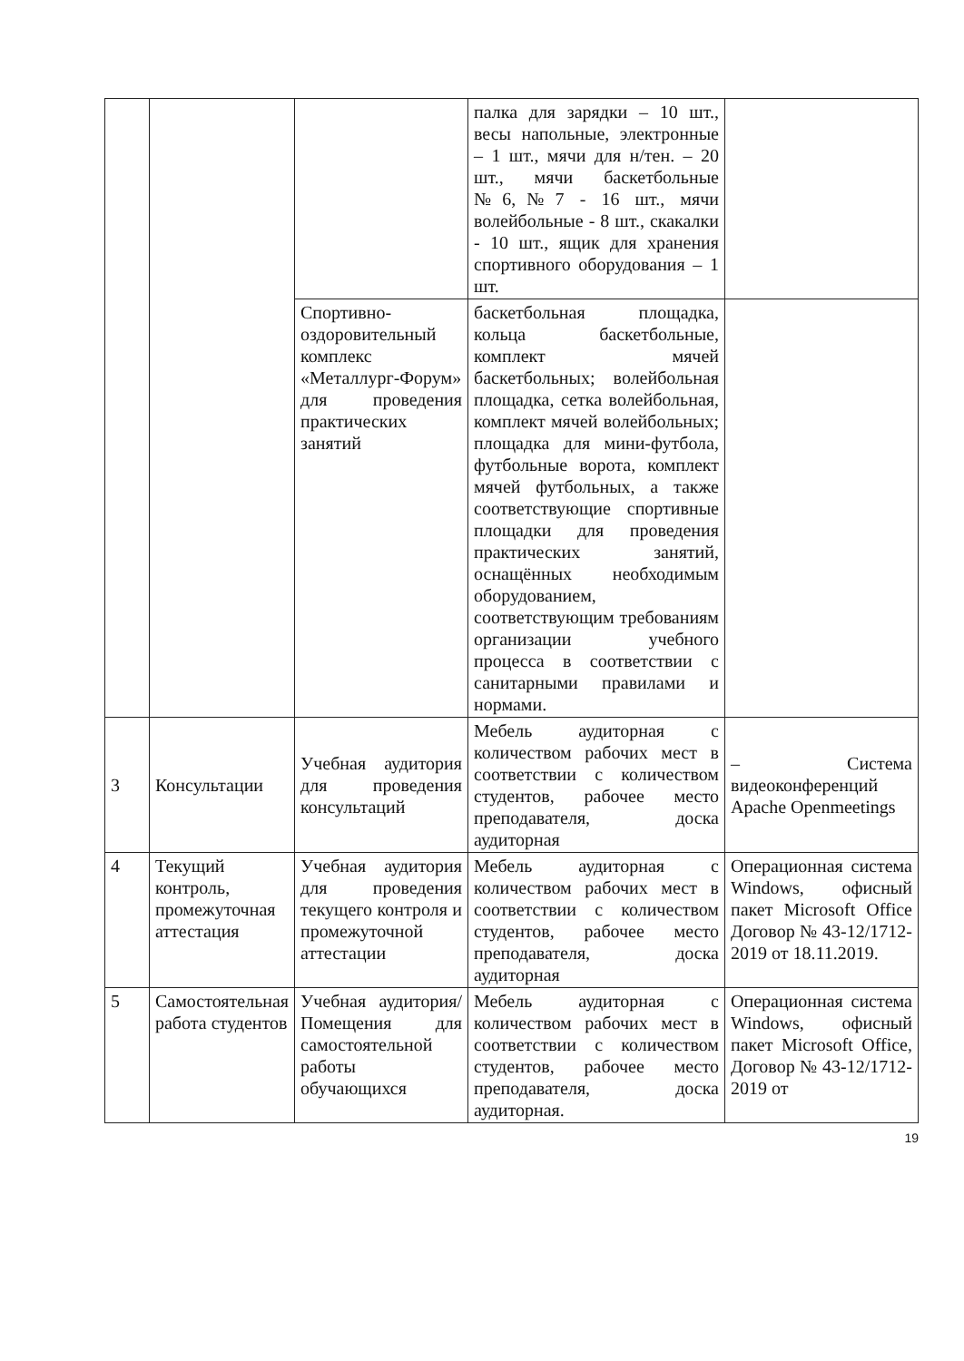| | | | палка для зарядки – 10 шт., весы напольные, электронные – 1 шт., мячи для н/тен. – 20 шт., мячи баскетбольные №6,№7 - 16 шт., мячи волейбольные - 8 шт., скакалки - 10 шт., ящик для хранения спортивного оборудования – 1 шт. | |
| | | Спортивно-оздоровительный комплекс «Металлург-Форум» для проведения практических занятий | баскетбольная площадка, кольца баскетбольные, комплект мячей баскетбольных; волейбольная площадка, сетка волейбольная, комплект мячей волейбольных; площадка для мини-футбола, футбольные ворота, комплект мячей футбольных, а также соответствующие спортивные площадки для проведения практических занятий, оснащённых необходимым оборудованием, соответствующим требованиям организации учебного процесса в соответствии с санитарными правилами и нормами. | |
| 3 | Консультации | Учебная аудитория для проведения консультаций | Мебель аудиторная с количеством рабочих мест в соответствии с количеством студентов, рабочее место преподавателя, доска аудиторная | – Система видеоконференций Apache Openmeetings |
| 4 | Текущий контроль, промежуточная аттестация | Учебная аудитория для проведения текущего контроля и промежуточной аттестации | Мебель аудиторная с количеством рабочих мест в соответствии с количеством студентов, рабочее место преподавателя, доска аудиторная | Операционная система Windows, офисный пакет Microsoft Office Договор № 43-12/1712-2019 от 18.11.2019. |
| 5 | Самостоятельная работа студентов | Учебная аудитория/ Помещения для самостоятельной работы обучающихся | Мебель аудиторная с количеством рабочих мест в соответствии с количеством студентов, рабочее место преподавателя, доска аудиторная. | Операционная система Windows, офисный пакет Microsoft Office, Договор № 43-12/1712-2019 от |
19